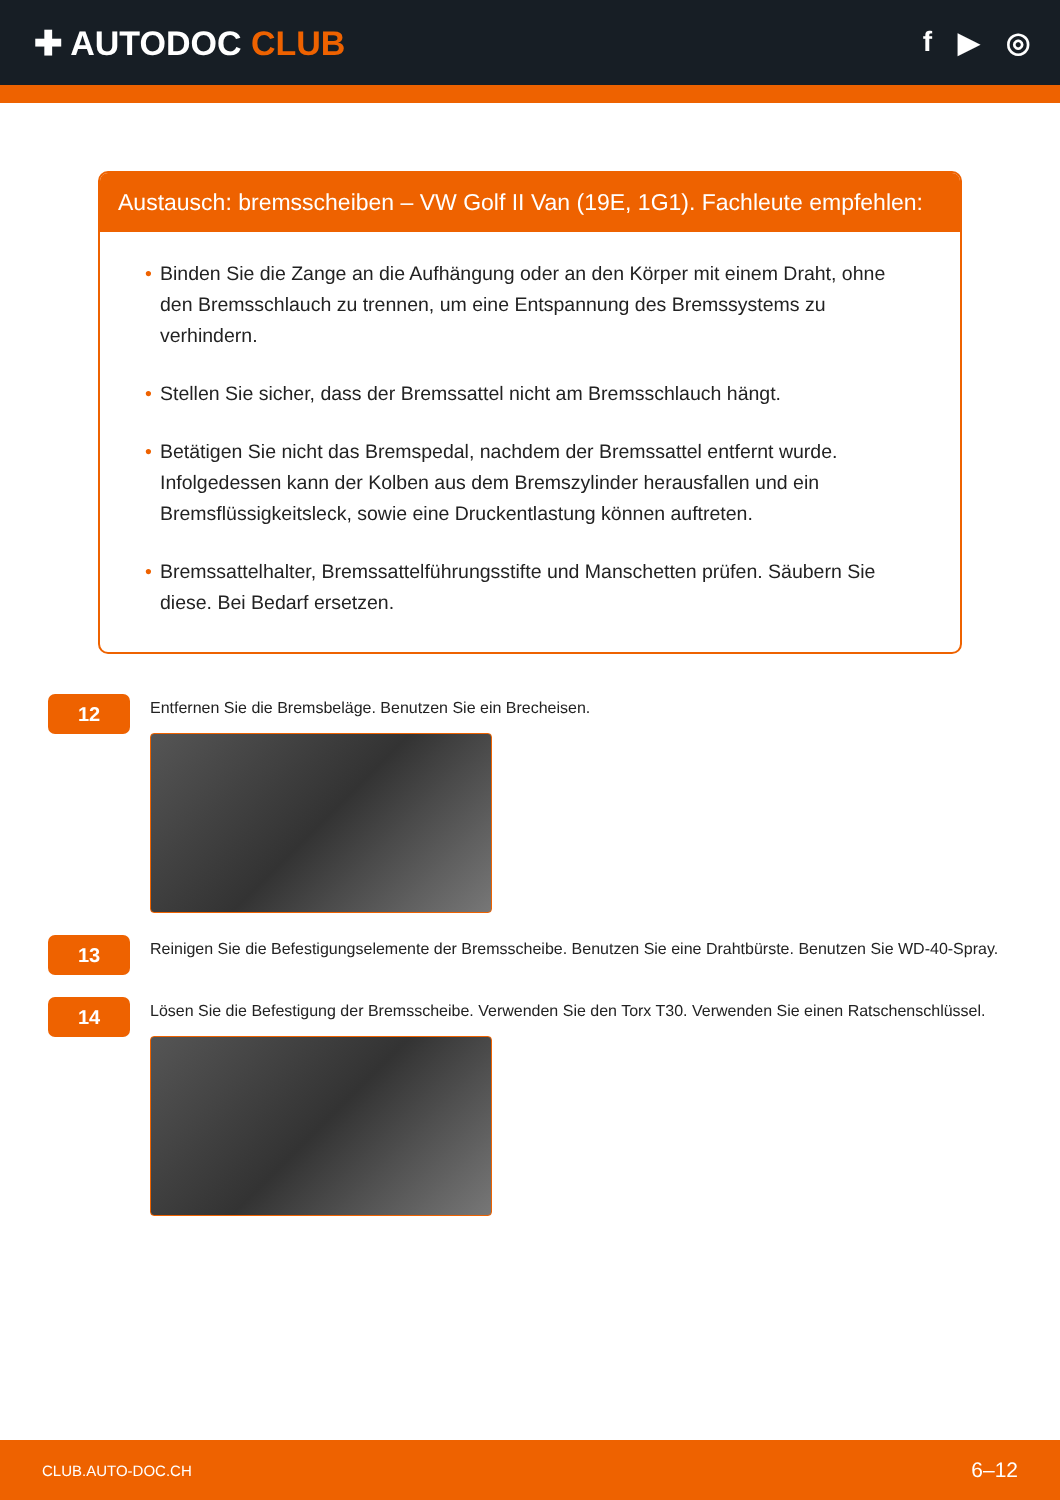✚ AUTODOC CLUB
f ▶ ◎
Austausch: bremsscheiben – VW Golf II Van (19E, 1G1). Fachleute empfehlen:
• Binden Sie die Zange an die Aufhängung oder an den Körper mit einem Draht, ohne den Bremsschlauch zu trennen, um eine Entspannung des Bremssystems zu verhindern.
• Stellen Sie sicher, dass der Bremssattel nicht am Bremsschlauch hängt.
• Betätigen Sie nicht das Bremspedal, nachdem der Bremssattel entfernt wurde. Infolgedessen kann der Kolben aus dem Bremszylinder herausfallen und ein Bremsflüssigkeitsleck, sowie eine Druckentlastung können auftreten.
• Bremssattelhalter, Bremssattelführungsstifte und Manschetten prüfen. Säubern Sie diese. Bei Bedarf ersetzen.
12
Entfernen Sie die Bremsbeläge. Benutzen Sie ein Brecheisen.
13
Reinigen Sie die Befestigungselemente der Bremsscheibe. Benutzen Sie eine Drahtbürste. Benutzen Sie WD-40-Spray.
14
Lösen Sie die Befestigung der Bremsscheibe. Verwenden Sie den Torx T30. Verwenden Sie einen Ratschenschlüssel.
CLUB.AUTO-DOC.CH 6–12